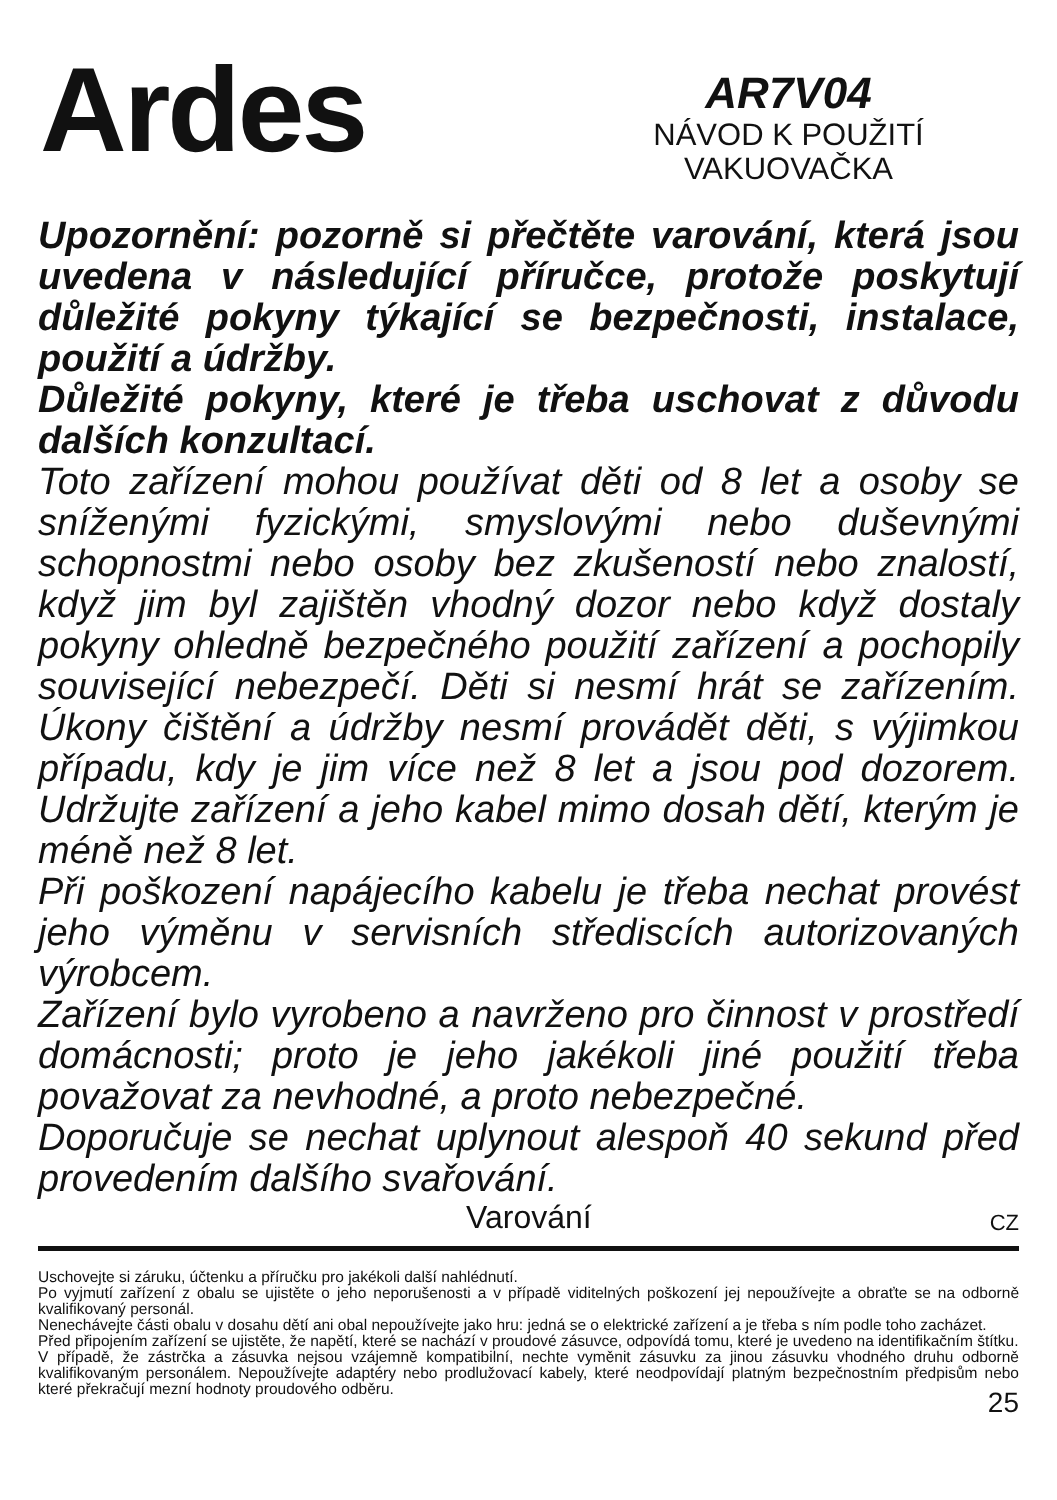Ardes
AR7V04
NÁVOD K POUŽITÍ
VAKUOVAČKA
Upozornění: pozorně si přečtěte varování, která jsou uvedena v následující příručce, protože poskytují důležité pokyny týkající se bezpečnosti, instalace, použití a údržby.
Důležité pokyny, které je třeba uschovat z důvodu dalších konzultací.
Toto zařízení mohou používat děti od 8 let a osoby se sníženými fyzickými, smyslovými nebo duševnými schopnostmi nebo osoby bez zkušeností nebo znalostí, když jim byl zajištěn vhodný dozor nebo když dostaly pokyny ohledně bezpečného použití zařízení a pochopily související nebezpečí. Děti si nesmí hrát se zařízením. Úkony čištění a údržby nesmí provádět děti, s výjimkou případu, kdy je jim více než 8 let a jsou pod dozorem. Udržujte zařízení a jeho kabel mimo dosah dětí, kterým je méně než 8 let.
Při poškození napájecího kabelu je třeba nechat provést jeho výměnu v servisních střediscích autorizovaných výrobcem.
Zařízení bylo vyrobeno a navrženo pro činnost v prostředí domácnosti; proto je jeho jakékoli jiné použití třeba považovat za nevhodné, a proto nebezpečné.
Doporučuje se nechat uplynout alespoň 40 sekund před provedením dalšího svařování.
Varování
CZ
Uschovejte si záruku, účtenku a příručku pro jakékoli další nahlédnutí.
Po vyjmutí zařízení z obalu se ujistěte o jeho neporušenosti a v případě viditelných poškození jej nepoužívejte a obraťte se na odborně kvalifikovaný personál.
Nenechávejte části obalu v dosahu dětí ani obal nepoužívejte jako hru: jedná se o elektrické zařízení a je třeba s ním podle toho zacházet.
Před připojením zařízení se ujistěte, že napětí, které se nachází v proudové zásuvce, odpovídá tomu, které je uvedeno na identifikačním štítku.
V případě, že zástrčka a zásuvka nejsou vzájemně kompatibilní, nechte vyměnit zásuvku za jinou zásuvku vhodného druhu odborně kvalifikovaným personálem. Nepoužívejte adaptéry nebo prodlužovací kabely, které neodpovídají platným bezpečnostním předpisům nebo které překračují mezní hodnoty proudového odběru.
25